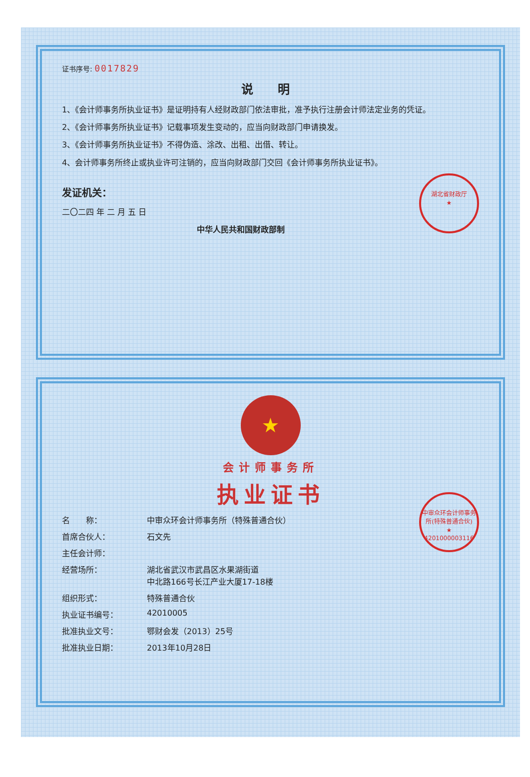证书序号: 0017829
说 明
1、《会计师事务所执业证书》是证明持有人经财政部门依法审批，准予执行注册会计师法定业务的凭证。
2、《会计师事务所执业证书》记载事项发生变动的，应当向财政部门申请换发。
3、《会计师事务所执业证书》不得伪造、涂改、出租、出借、转让。
4、会计师事务所终止或执业许可注销的，应当向财政部门交回《会计师事务所执业证书》。
湖北省财政厅
★
发证机关：
二〇二四 年 二 月 五 日
中华人民共和国财政部制
★
会计师事务所
执业证书
中审众环会计师事务所(特殊普通合伙)
★
4201000003116
名　　称： 中审众环会计师事务所（特殊普通合伙）
首席合伙人： 石文先
主任会计师：
经营场所： 湖北省武汉市武昌区水果湖街道
中北路166号长江产业大厦17-18楼
组织形式： 特殊普通合伙
执业证书编号： 42010005
批准执业文号： 鄂财会发（2013）25号
批准执业日期： 2013年10月28日